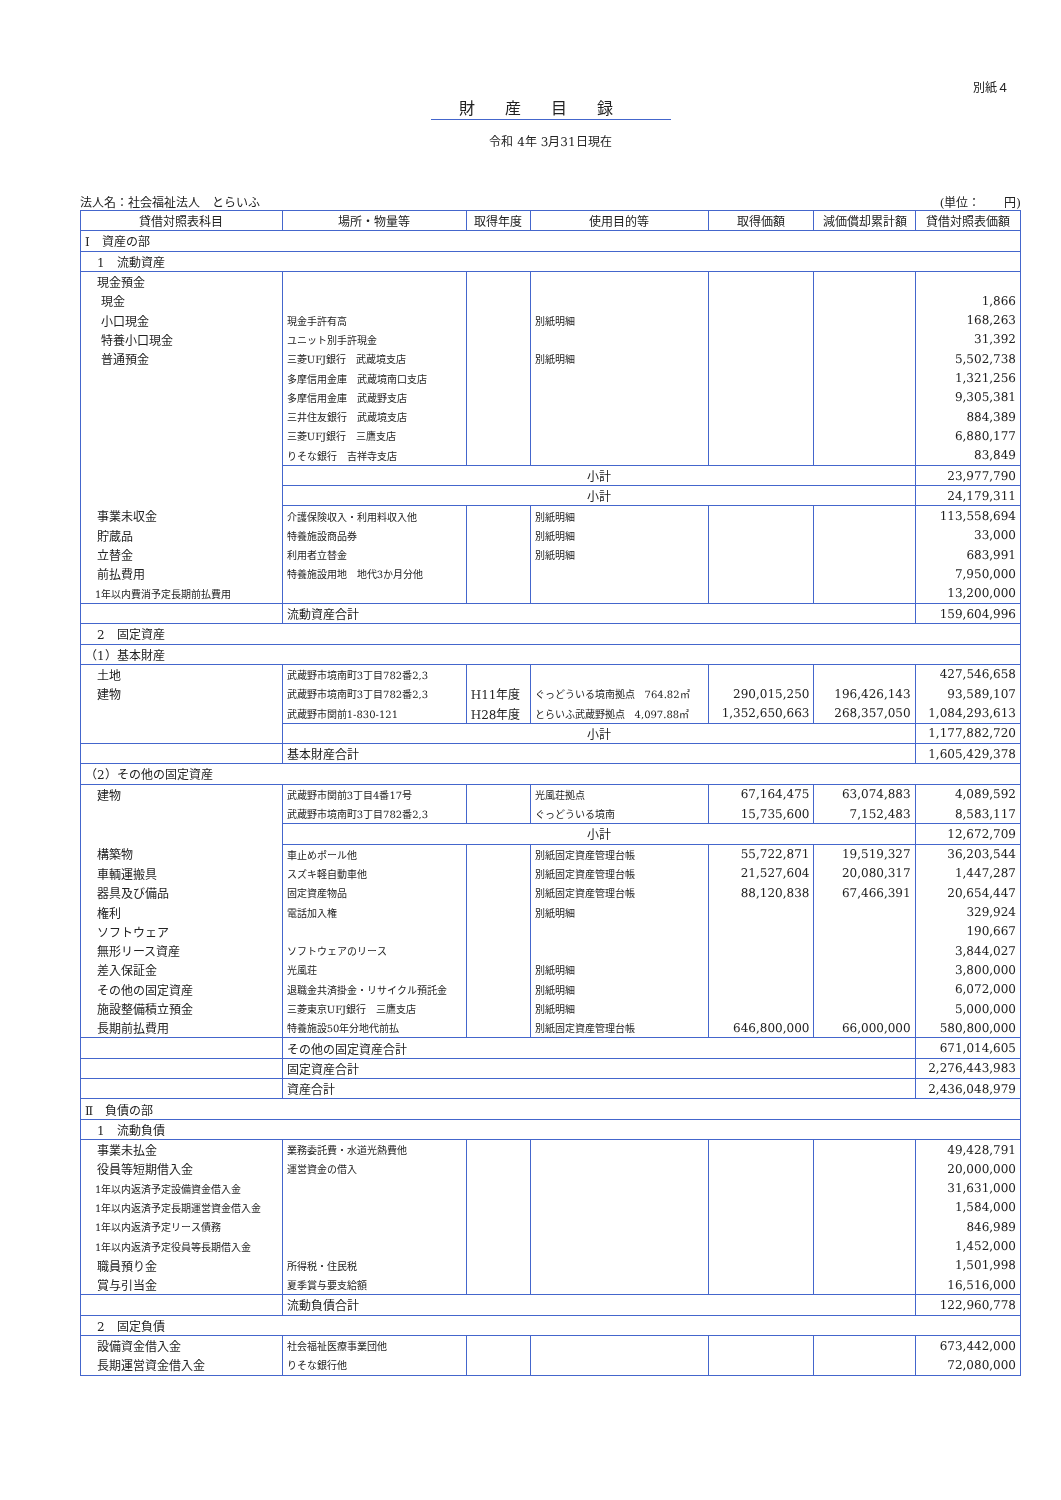別紙４
財産目録
令和 4年 3月31日現在
法人名：社会福祉法人　とらいふ (単位：　　円)
| 貸借対照表科目 | 場所・物量等 | 取得年度 | 使用目的等 | 取得価額 | 減価償却累計額 | 貸借対照表価額 |
| --- | --- | --- | --- | --- | --- | --- |
| Ⅰ 資産の部 | | | | | | |
| 1 流動資産 | | | | | | |
| 現金預金 | | | | | | |
| 現金 | | | | | | 1,866 |
| 小口現金 | 現金手許有高 | | 別紙明細 | | | 168,263 |
| 特養小口現金 | ユニット別手許現金 | | | | | 31,392 |
| 普通預金 | 三菱UFJ銀行 武蔵境支店 | | 別紙明細 | | | 5,502,738 |
| | 多摩信用金庫 武蔵境南口支店 | | | | | 1,321,256 |
| | 多摩信用金庫 武蔵野支店 | | | | | 9,305,381 |
| | 三井住友銀行 武蔵境支店 | | | | | 884,389 |
| | 三菱UFJ銀行 三鷹支店 | | | | | 6,880,177 |
| | りそな銀行 吉祥寺支店 | | | | | 83,849 |
| | 小計 | | | | | 23,977,790 |
| | 小計 | | | | | 24,179,311 |
| 事業未収金 | 介護保険収入・利用料収入他 | | 別紙明細 | | | 113,558,694 |
| 貯蔵品 | 特養施設商品券 | | 別紙明細 | | | 33,000 |
| 立替金 | 利用者立替金 | | 別紙明細 | | | 683,991 |
| 前払費用 | 特養施設用地 地代3か月分他 | | | | | 7,950,000 |
| 1年以内費消予定長期前払費用 | | | | | | 13,200,000 |
| | 流動資産合計 | | | | | 159,604,996 |
| 2 固定資産 | | | | | | |
| （1）基本財産 | | | | | | |
| 土地 | 武蔵野市境南町3丁目782番2,3 | | | | | 427,546,658 |
| 建物 | 武蔵野市境南町3丁目782番2,3 | H11年度 | ぐっどういる境南拠点 764.82㎡ | 290,015,250 | 196,426,143 | 93,589,107 |
| | 武蔵野市関前1-830-121 | H28年度 | とらいふ武蔵野拠点 4,097.88㎡ | 1,352,650,663 | 268,357,050 | 1,084,293,613 |
| | 小計 | | | | | 1,177,882,720 |
| | 基本財産合計 | | | | | 1,605,429,378 |
| （2）その他の固定資産 | | | | | | |
| 建物 | 武蔵野市関前3丁目4番17号 | | 光風荘拠点 | 67,164,475 | 63,074,883 | 4,089,592 |
| | 武蔵野市境南町3丁目782番2,3 | | ぐっどういる境南 | 15,735,600 | 7,152,483 | 8,583,117 |
| | 小計 | | | | | 12,672,709 |
| 構築物 | 車止めポール他 | | 別紙固定資産管理台帳 | 55,722,871 | 19,519,327 | 36,203,544 |
| 車輌運搬具 | スズキ軽自動車他 | | 別紙固定資産管理台帳 | 21,527,604 | 20,080,317 | 1,447,287 |
| 器具及び備品 | 固定資産物品 | | 別紙固定資産管理台帳 | 88,120,838 | 67,466,391 | 20,654,447 |
| 権利 | 電話加入権 | | 別紙明細 | | | 329,924 |
| ソフトウェア | | | | | | 190,667 |
| 無形リース資産 | ソフトウェアのリース | | | | | 3,844,027 |
| 差入保証金 | 光風荘 | | 別紙明細 | | | 3,800,000 |
| その他の固定資産 | 退職金共済掛金・リサイクル預託金 | | 別紙明細 | | | 6,072,000 |
| 施設整備積立預金 | 三菱東京UFJ銀行 三鷹支店 | | 別紙明細 | | | 5,000,000 |
| 長期前払費用 | 特養施設50年分地代前払 | | 別紙固定資産管理台帳 | 646,800,000 | 66,000,000 | 580,800,000 |
| | その他の固定資産合計 | | | | | 671,014,605 |
| | 固定資産合計 | | | | | 2,276,443,983 |
| | 資産合計 | | | | | 2,436,048,979 |
| Ⅱ 負債の部 | | | | | | |
| 1 流動負債 | | | | | | |
| 事業未払金 | 業務委託費・水道光熱費他 | | | | | 49,428,791 |
| 役員等短期借入金 | 運営資金の借入 | | | | | 20,000,000 |
| 1年以内返済予定設備資金借入金 | | | | | | 31,631,000 |
| 1年以内返済予定長期運営資金借入金 | | | | | | 1,584,000 |
| 1年以内返済予定リース債務 | | | | | | 846,989 |
| 1年以内返済予定役員等長期借入金 | | | | | | 1,452,000 |
| 職員預り金 | 所得税・住民税 | | | | | 1,501,998 |
| 賞与引当金 | 夏季賞与要支給額 | | | | | 16,516,000 |
| | 流動負債合計 | | | | | 122,960,778 |
| 2 固定負債 | | | | | | |
| 設備資金借入金 | 社会福祉医療事業団他 | | | | | 673,442,000 |
| 長期運営資金借入金 | りそな銀行他 | | | | | 72,080,000 |